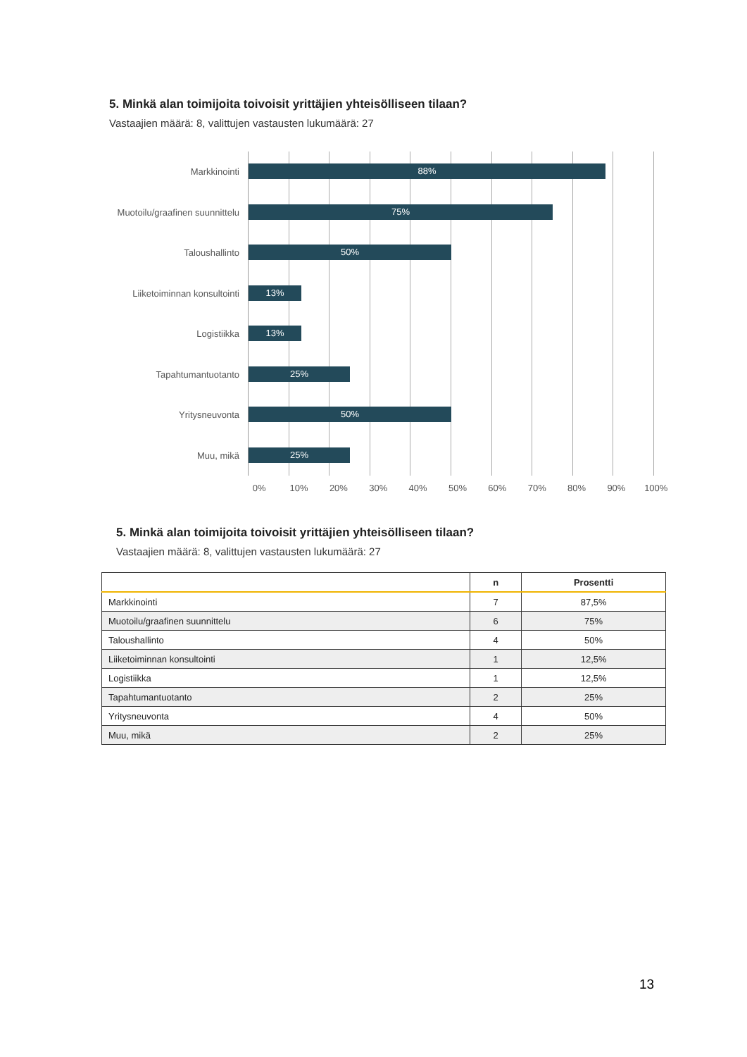5. Minkä alan toimijoita toivoisit yrittäjien yhteisölliseen tilaan?
Vastaajien määrä: 8, valittujen vastausten lukumäärä: 27
Markkinointi
88%
Muotoilu/graafinen suunnittelu
75%
Taloushallinto
50%
Liiketoiminnan konsultointi
13%
Logistiikka
13%
Tapahtumantuotanto
25%
Yritysneuvonta
50%
Muu, mikä
25%
0% 10% 20% 30% 40% 50% 60% 70% 80% 90% 100%
5. Minkä alan toimijoita toivoisit yrittäjien yhteisölliseen tilaan?
Vastaajien määrä: 8, valittujen vastausten lukumäärä: 27
| | n | Prosentti |
| --- | --- | --- |
| Markkinointi | 7 | 87,5% |
| Muotoilu/graafinen suunnittelu | 6 | 75% |
| Taloushallinto | 4 | 50% |
| Liiketoiminnan konsultointi | 1 | 12,5% |
| Logistiikka | 1 | 12,5% |
| Tapahtumantuotanto | 2 | 25% |
| Yritysneuvonta | 4 | 50% |
| Muu, mikä | 2 | 25% |
13